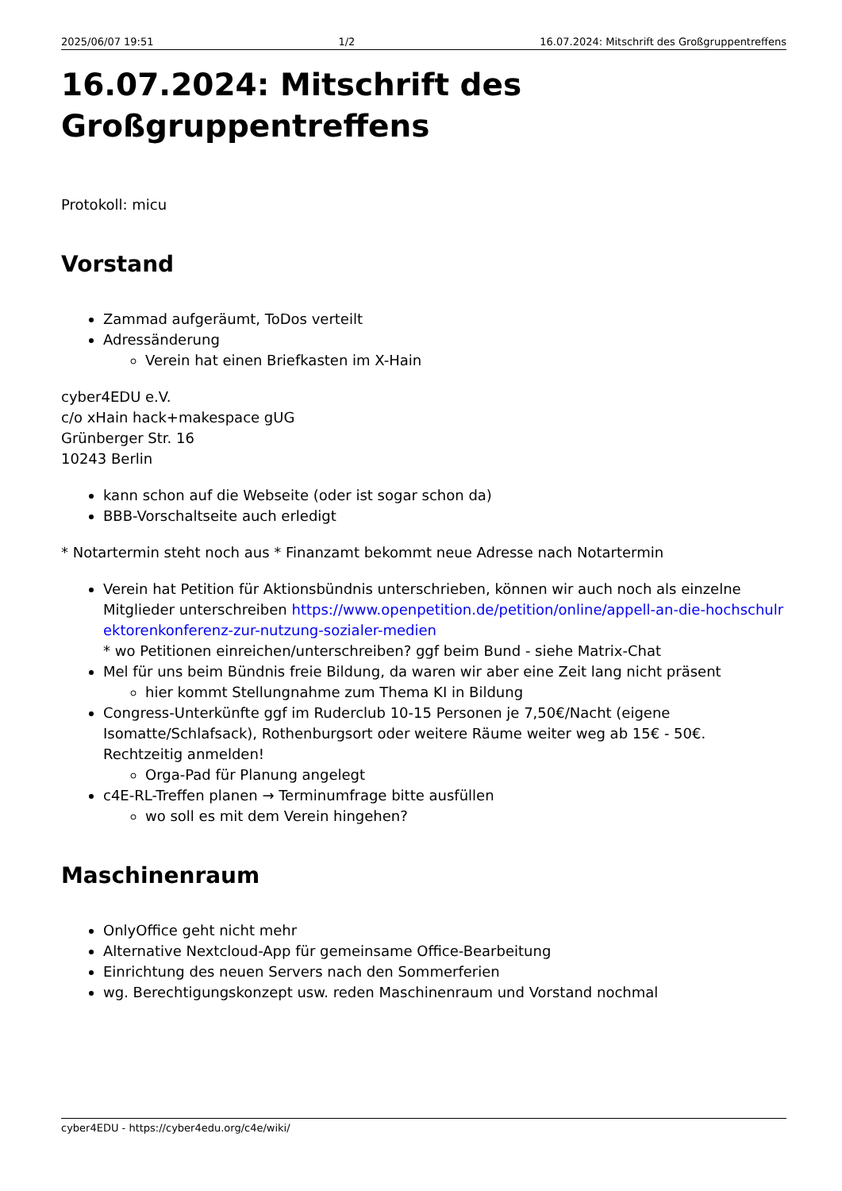2025/06/07 19:51 1/2 16.07.2024: Mitschrift des Großgruppentreffens
16.07.2024: Mitschrift des Großgruppentreffens
Protokoll: micu
Vorstand
Zammad aufgeräumt, ToDos verteilt
Adressänderung
Verein hat einen Briefkasten im X-Hain
cyber4EDU e.V.
c/o xHain hack+makespace gUG
Grünberger Str. 16
10243 Berlin
kann schon auf die Webseite (oder ist sogar schon da)
BBB-Vorschaltseite auch erledigt
* Notartermin steht noch aus * Finanzamt bekommt neue Adresse nach Notartermin
Verein hat Petition für Aktionsbündnis unterschrieben, können wir auch noch als einzelne Mitglieder unterschreiben https://www.openpetition.de/petition/online/appell-an-die-hochschulrektorenkonferenz-zur-nutzung-sozialer-medien
* wo Petitionen einreichen/unterschreiben? ggf beim Bund - siehe Matrix-Chat
Mel für uns beim Bündnis freie Bildung, da waren wir aber eine Zeit lang nicht präsent
hier kommt Stellungnahme zum Thema KI in Bildung
Congress-Unterkünfte ggf im Ruderclub 10-15 Personen je 7,50€/Nacht (eigene Isomatte/Schlafsack), Rothenburgsort oder weitere Räume weiter weg ab 15€ - 50€. Rechtzeitig anmelden!
Orga-Pad für Planung angelegt
c4E-RL-Treffen planen → Terminumfrage bitte ausfüllen
wo soll es mit dem Verein hingehen?
Maschinenraum
OnlyOffice geht nicht mehr
Alternative Nextcloud-App für gemeinsame Office-Bearbeitung
Einrichtung des neuen Servers nach den Sommerferien
wg. Berechtigungskonzept usw. reden Maschinenraum und Vorstand nochmal
cyber4EDU - https://cyber4edu.org/c4e/wiki/